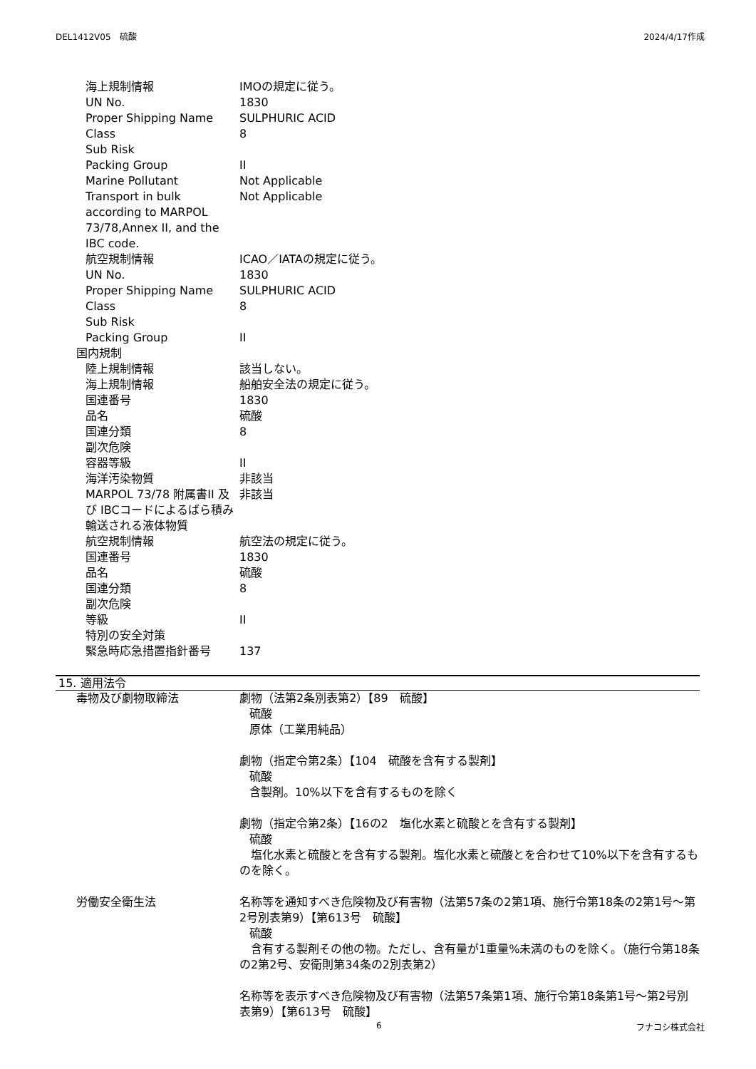DEL1412V05　硫酸 2024/4/17作成
海上規制情報 IMOの規定に従う。
UN No. 1830
Proper Shipping Name SULPHURIC ACID
Class 8
Sub Risk
Packing Group II
Marine Pollutant Not Applicable
Transport in bulk according to MARPOL 73/78,Annex II, and the IBC code.
Not Applicable
航空規制情報 ICAO／IATAの規定に従う。
UN No. 1830
Proper Shipping Name SULPHURIC ACID
Class 8
Sub Risk
Packing Group II
国内規制
陸上規制情報 該当しない。
海上規制情報 船舶安全法の規定に従う。
国連番号 1830
品名 硫酸
国連分類 8
副次危険
容器等級 II
海洋汚染物質 非該当
MARPOL 73/78 附属書II 及び IBCコードによるばら積み輸送される液体物質
非該当
航空規制情報 航空法の規定に従う。
国連番号 1830
品名 硫酸
国連分類 8
副次危険
等級 II
特別の安全対策
緊急時応急措置指針番号 137
15. 適用法令
毒物及び劇物取締法 劇物（法第2条別表第2）【89　硫酸】
硫酸
原体（工業用純品）
劇物（指定令第2条）【104　硫酸を含有する製剤】
硫酸
含製剤。10%以下を含有するものを除く
劇物（指定令第2条）【16の2　塩化水素と硫酸とを含有する製剤】
硫酸
　塩化水素と硫酸とを含有する製剤。塩化水素と硫酸とを合わせて10%以下を含有するものを除く。
労働安全衛生法 名称等を通知すべき危険物及び有害物（法第57条の2第1項、施行令第18条の2第1号～第2号別表第9）【第613号　硫酸】
硫酸
　含有する製剤その他の物。ただし、含有量が1重量%未満のものを除く。（施行令第18条の2第2号、安衛則第34条の2別表第2）
名称等を表示すべき危険物及び有害物（法第57条第1項、施行令第18条第1号～第2号別表第9）【第613号　硫酸】
6 フナコシ株式会社